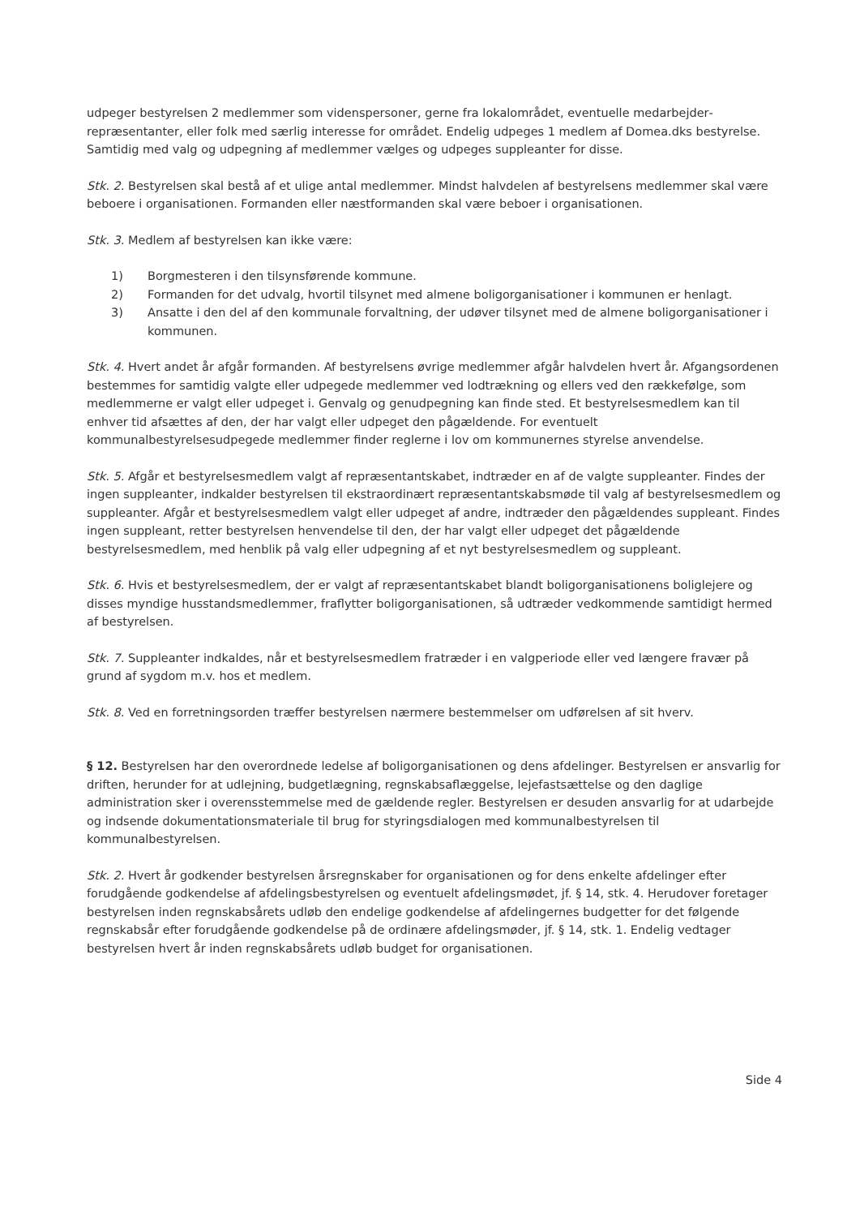udpeger bestyrelsen 2 medlemmer som videnspersoner, gerne fra lokalområdet, eventuelle medarbejder­repræsentanter, eller folk med særlig interesse for området. Endelig udpeges 1 medlem af Domea.dks bestyrelse. Samtidig med valg og udpegning af medlemmer vælges og udpeges suppleanter for disse.
Stk. 2. Bestyrelsen skal bestå af et ulige antal medlemmer. Mindst halvdelen af bestyrelsens medlemmer skal være beboere i organisationen. Formanden eller næstformanden skal være beboer i organisationen.
Stk. 3. Medlem af bestyrelsen kan ikke være:
1) Borgmesteren i den tilsynsførende kommune.
2) Formanden for det udvalg, hvortil tilsynet med almene boligorganisationer i kommunen er hen­lagt.
3) Ansatte i den del af den kommunale forvaltning, der udøver tilsynet med de almene boligorgani­sationer i kommunen.
Stk. 4. Hvert andet år afgår formanden. Af bestyrelsens øvrige medlemmer afgår halvdelen hvert år. Af­gangsordenen bestemmes for samtidig valgte eller udpegede medlemmer ved lodtrækning og ellers ved den rækkefølge, som medlemmerne er valgt eller udpeget i. Genvalg og genudpegning kan finde sted. Et bestyrelsesmedlem kan til enhver tid afsættes af den, der har valgt eller udpeget den pågældende. For eventuelt kommunalbestyrelsesudpegede medlemmer finder reglerne i lov om kommunernes styrelse an­vendelse.
Stk. 5. Afgår et bestyrelsesmedlem valgt af repræsentantskabet, indtræder en af de valgte suppleanter. Findes der ingen suppleanter, indkalder bestyrelsen til ekstraordinært repræsentantskabsmøde til valg af bestyrelsesmedlem og suppleanter. Afgår et bestyrelsesmedlem valgt eller udpeget af andre, indtræder den pågældendes suppleant. Findes ingen suppleant, retter bestyrelsen henvendelse til den, der har valgt eller udpeget det pågældende bestyrelsesmedlem, med henblik på valg eller udpegning af et nyt besty­relsesmedlem og suppleant.
Stk. 6. Hvis et bestyrelsesmedlem, der er valgt af repræsentantskabet blandt boligorganisationens bolig­lejere og disses myndige husstandsmedlemmer, fraflytter boligorganisationen, så udtræder vedkom­mende samtidigt hermed af bestyrelsen.
Stk. 7. Suppleanter indkaldes, når et bestyrelsesmedlem fratræder i en valgperiode eller ved længere fra­vær på grund af sygdom m.v. hos et medlem.
Stk. 8. Ved en forretningsorden træffer bestyrelsen nærmere bestemmelser om udførelsen af sit hverv.
§ 12. Bestyrelsen har den overordnede ledelse af boligorganisationen og dens afdelinger. Bestyrelsen er ansvarlig for driften, herunder for at udlejning, budgetlægning, regnskabsaflæggelse, lejefastsættelse og den daglige administration sker i overensstemmelse med de gældende regler. Bestyrelsen er desuden an­svarlig for at udarbejde og indsende dokumentationsmateriale til brug for styringsdialogen med kommu­nalbestyrelsen til kommunalbestyrelsen.
Stk. 2. Hvert år godkender bestyrelsen årsregnskaber for organisationen og for dens enkelte afdelinger efter forudgående godkendelse af afdelingsbestyrelsen og eventuelt afdelingsmødet, jf. § 14, stk. 4. Her­udover foretager bestyrelsen inden regnskabsårets udløb den endelige godkendelse af afdelingernes bud­getter for det følgende regnskabsår efter forudgående godkendelse på de ordinære afdelingsmøder, jf. § 14, stk. 1. Endelig vedtager bestyrelsen hvert år inden regnskabsårets udløb budget for organisationen.
Side 4